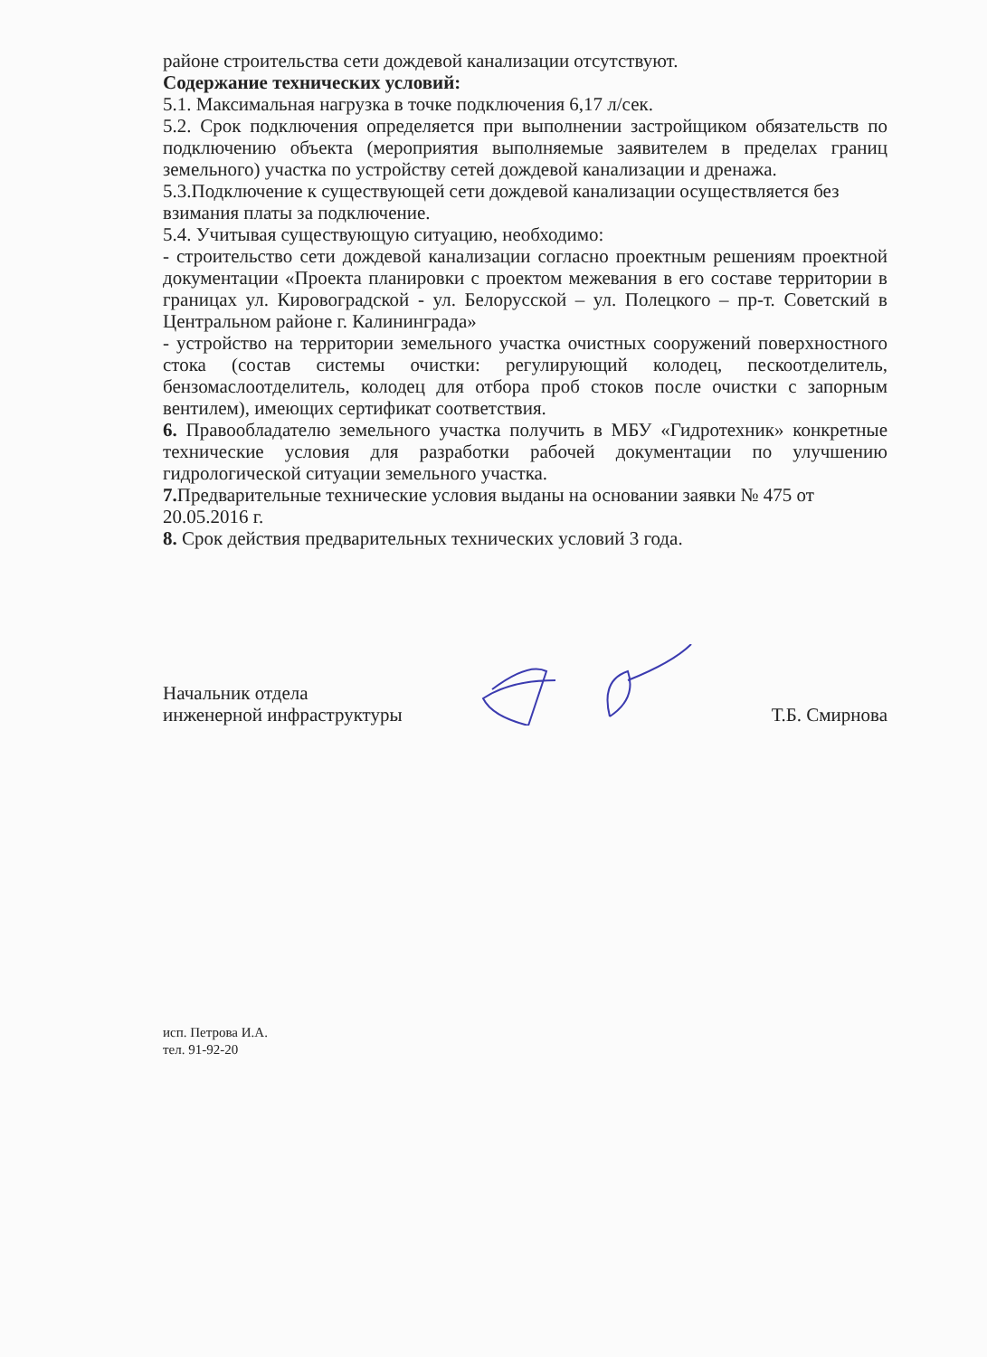районе строительства сети дождевой канализации отсутствуют.
Содержание технических условий:
5.1. Максимальная нагрузка в точке подключения 6,17 л/сек.
5.2. Срок подключения определяется при выполнении застройщиком обязательств по подключению объекта (мероприятия выполняемые заявителем в пределах границ земельного) участка по устройству сетей дождевой канализации и дренажа.
5.3.Подключение к существующей сети дождевой канализации осуществляется без взимания платы за подключение.
5.4. Учитывая существующую ситуацию, необходимо:
- строительство сети дождевой канализации согласно проектным решениям проектной документации «Проекта планировки с проектом межевания в его составе территории в границах ул. Кировоградской - ул. Белорусской – ул. Полецкого – пр-т. Советский в Центральном районе г. Калининграда»
- устройство на территории земельного участка очистных сооружений поверхностного стока (состав системы очистки: регулирующий колодец, пескоотделитель, бензомаслоотделитель, колодец для отбора проб стоков после очистки с запорным вентилем), имеющих сертификат соответствия.
6. Правообладателю земельного участка получить в МБУ «Гидротехник» конкретные технические условия для разработки рабочей документации по улучшению гидрологической ситуации земельного участка.
7. Предварительные технические условия выданы на основании заявки № 475 от 20.05.2016 г.
8. Срок действия предварительных технических условий 3 года.
Начальник отдела
инженерной инфраструктуры
Т.Б. Смирнова
исп. Петрова И.А.
тел. 91-92-20